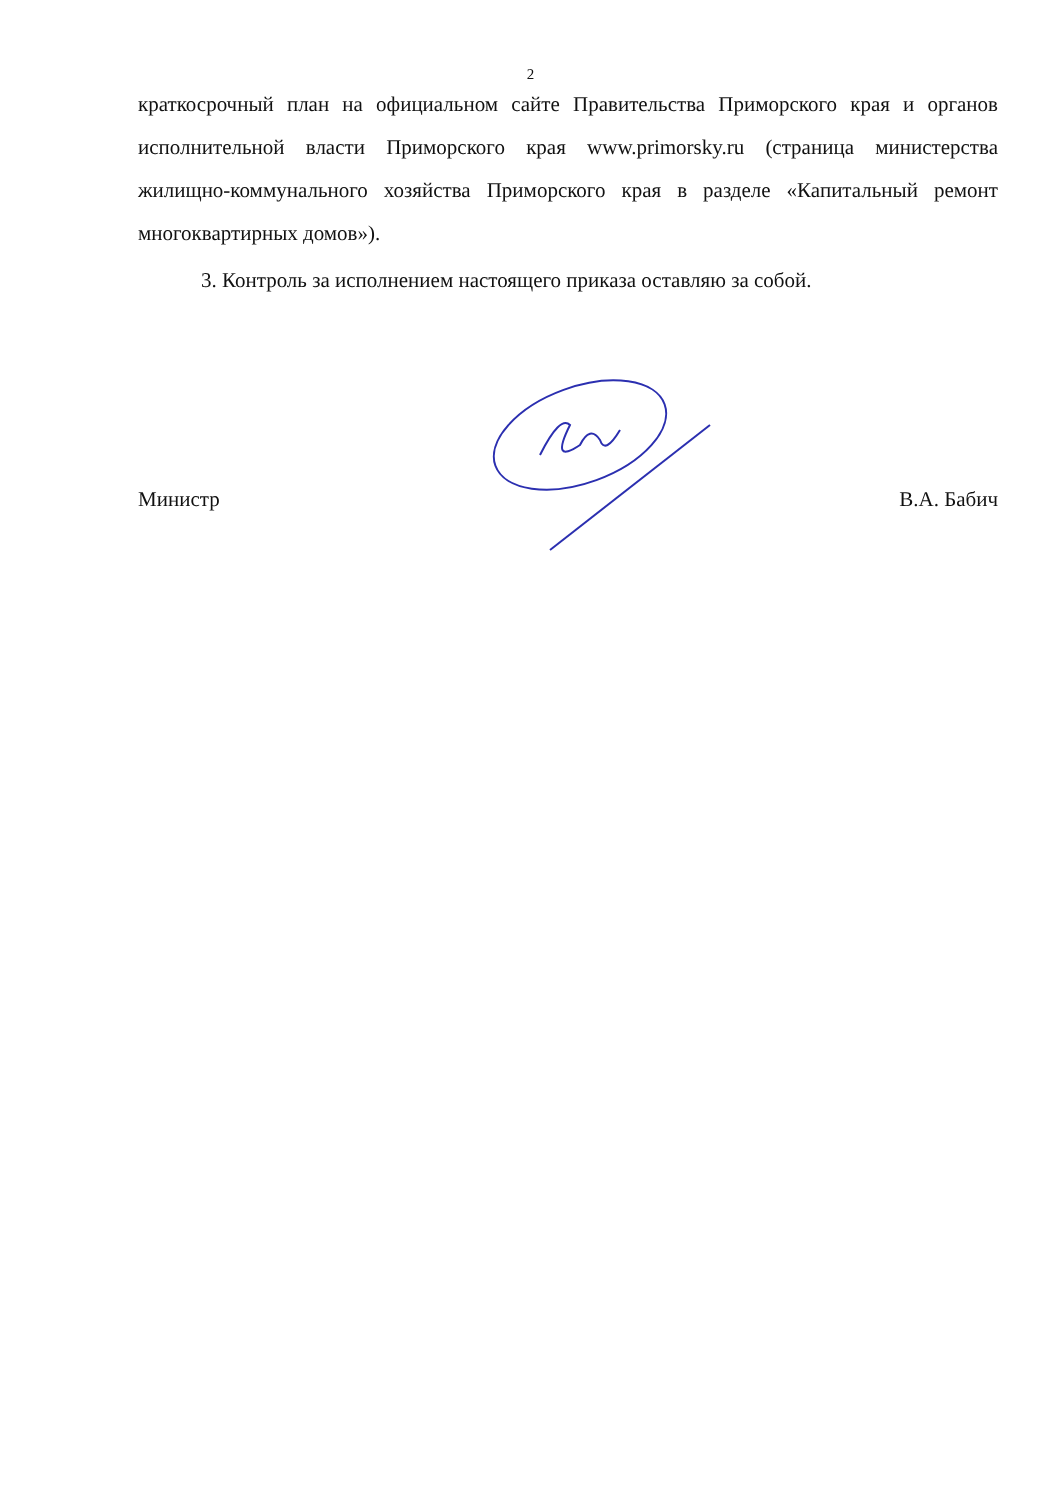2
краткосрочный план на официальном сайте Правительства Приморского края и органов исполнительной власти Приморского края www.primorsky.ru (страница министерства жилищно-коммунального хозяйства Приморского края в разделе «Капитальный ремонт многоквартирных домов»).
3. Контроль за исполнением настоящего приказа оставляю за собой.
Министр В.А. Бабич